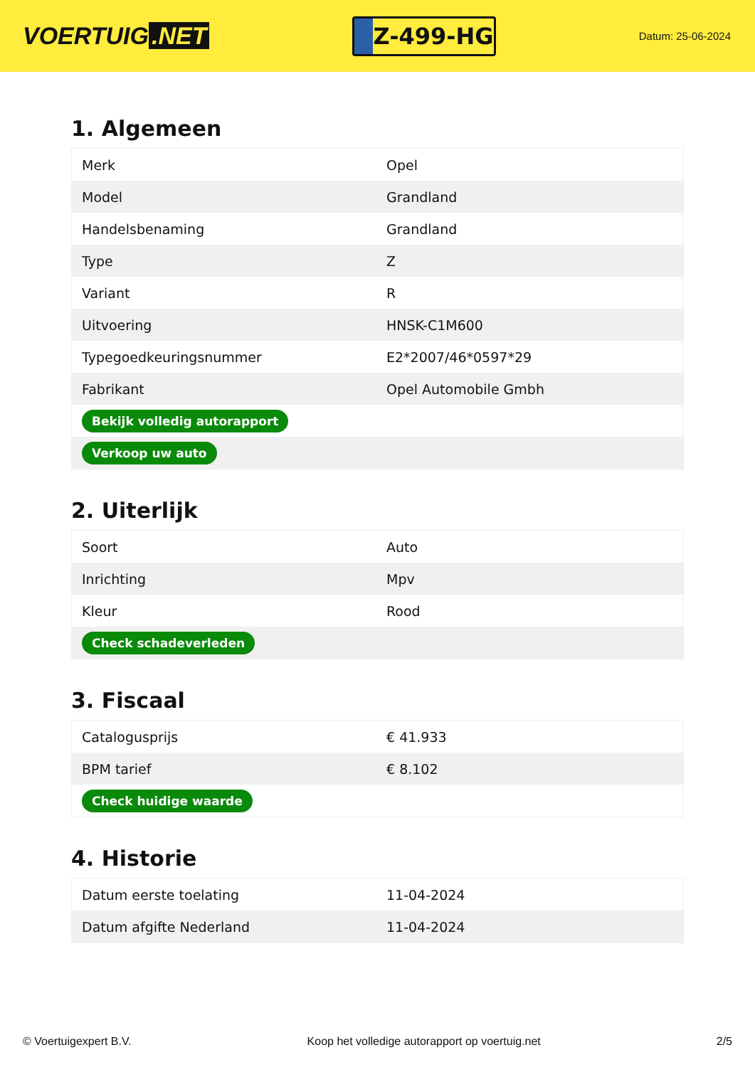VOERTUIG.NET
Z-499-HG
Datum: 25-06-2024
1. Algemeen
| Merk | Opel |
| Model | Grandland |
| Handelsbenaming | Grandland |
| Type | Z |
| Variant | R |
| Uitvoering | HNSK-C1M600 |
| Typegoedkeuringsnummer | E2*2007/46*0597*29 |
| Fabrikant | Opel Automobile Gmbh |
| Bekijk volledig autorapport | |
| Verkoop uw auto | |
2. Uiterlijk
| Soort | Auto |
| Inrichting | Mpv |
| Kleur | Rood |
| Check schadeverleden | |
3. Fiscaal
| Catalogusprijs | € 41.933 |
| BPM tarief | € 8.102 |
| Check huidige waarde | |
4. Historie
| Datum eerste toelating | 11-04-2024 |
| Datum afgifte Nederland | 11-04-2024 |
© Voertuigexpert B.V. Koop het volledige autorapport op voertuig.net 2/5